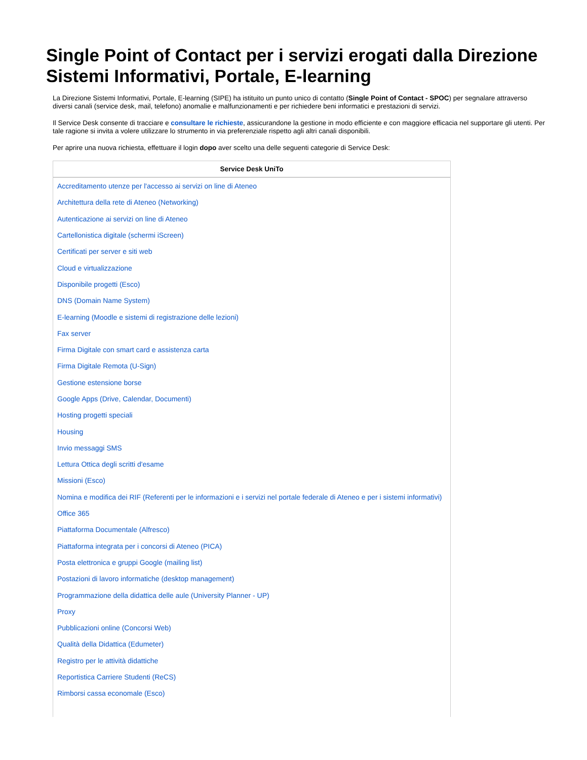Single Point of Contact per i servizi erogati dalla Direzione Sistemi Informativi, Portale, E-learning
La Direzione Sistemi Informativi, Portale, E-learning (SIPE) ha istituito un punto unico di contatto (Single Point of Contact - SPOC) per segnalare attraverso diversi canali (service desk, mail, telefono) anomalie e malfunzionamenti e per richiedere beni informatici e prestazioni di servizi.
Il Service Desk consente di tracciare e consultare le richieste, assicurandone la gestione in modo efficiente e con maggiore efficacia nel supportare gli utenti. Per tale ragione si invita a volere utilizzare lo strumento in via preferenziale rispetto agli altri canali disponibili.
Per aprire una nuova richiesta, effettuare il login dopo aver scelto una delle seguenti categorie di Service Desk:
| Service Desk UniTo |
| --- |
| Accreditamento utenze per l'accesso ai servizi on line di Ateneo |
| Architettura della rete di Ateneo (Networking) |
| Autenticazione ai servizi on line di Ateneo |
| Cartellonistica digitale (schermi iScreen) |
| Certificati per server e siti web |
| Cloud e virtualizzazione |
| Disponibile progetti (Esco) |
| DNS (Domain Name System) |
| E-learning (Moodle e sistemi di registrazione delle lezioni) |
| Fax server |
| Firma Digitale con smart card e assistenza carta |
| Firma Digitale Remota (U-Sign) |
| Gestione estensione borse |
| Google Apps (Drive, Calendar, Documenti) |
| Hosting progetti speciali |
| Housing |
| Invio messaggi SMS |
| Lettura Ottica degli scritti d'esame |
| Missioni (Esco) |
| Nomina e modifica dei RIF (Referenti per le informazioni e i servizi nel portale federale di Ateneo e per i sistemi informativi) |
| Office 365 |
| Piattaforma Documentale (Alfresco) |
| Piattaforma integrata per i concorsi di Ateneo (PICA) |
| Posta elettronica e gruppi Google (mailing list) |
| Postazioni di lavoro informatiche (desktop management) |
| Programmazione della didattica delle aule (University Planner - UP) |
| Proxy |
| Pubblicazioni online (Concorsi Web) |
| Qualità della Didattica (Edumeter) |
| Registro per le attività didattiche |
| Reportistica Carriere Studenti (ReCS) |
| Rimborsi cassa economale (Esco) |